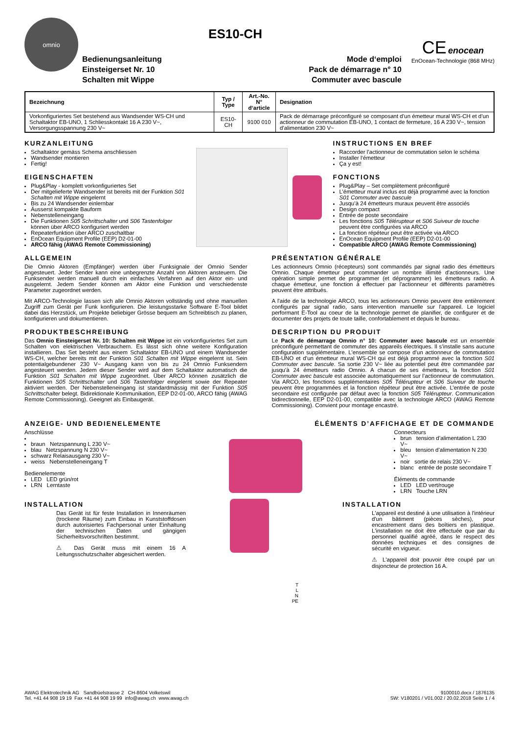omnio
Bedienungsanleitung
Einsteigerset Nr. 10
Schalten mit Wippe
ES10-CH
Mode d‘emploi
Pack de démarrage n° 10
Commuter avec bascule
CE enocean
EnOcean-Technologie (868 MHz)
| Bezeichnung | Typ / Type | Art.-No. N° d‘article | Designation |
| --- | --- | --- | --- |
| Vorkonfiguriertes Set bestehend aus Wandsender WS-CH und Schaltaktor EB-UNO, 1 Schliesskontakt 16 A 230 V~, Versorgungsspannung 230 V~ | ES10-CH | 9100 010 | Pack de démarrage préconfiguré se composant d’un émetteur mural WS-CH et d’un actionneur de commutation EB-UNO, 1 contact de fermeture, 16 A 230 V~, tension d’alimentation 230 V~ |
KURZANLEITUNG
Schaltaktor gemäss Schema anschliessen
Wandsender montieren
Fertig!
EIGENSCHAFTEN
Plug&Play - komplett vorkonfiguriertes Set
Der mitgelieferte Wandsender ist bereits mit der Funktion S01 Schalten mit Wippe eingelernt
Bis zu 24 Wandsender einlernbar
Äusserst kompakte Bauform
Nebenstelleneingang
Die Funktionen S05 Schrittschalter und S06 Tastenfolger können über ARCO konfiguriert werden
Repeaterfunktion über ARCO zuschaltbar
EnOcean Equipment Profile (EEP) D2-01-00
ARCO fähig (AWAG Remote Commissioning)
INSTRUCTIONS EN BREF
Raccorder l’actionneur de commutation selon le schéma
Installer l‘émetteur
Ça y est!
FONCTIONS
Plug&Play – Set complètement préconfiguré
L’émetteur mural inclus est déjà programmé avec la fonction S01 Commuter avec bascule
Jusqu’à 24 émetteurs muraux peuvent être associés
Design compact
Entrée de poste secondaire
Les fonctions S05 Télérupteur et S06 Suiveur de touche peuvent être configurées via ARCO
La fonction répéteur peut être activée via ARCO
EnOcean Equipment Profile (EEP) D2-01-00
Compatible ARCO (AWAG Remote Commissioning)
ALLGEMEIN
Die Omnio Aktoren (Empfänger) werden über Funksignale der Omnio Sender angesteuert. Jeder Sender kann eine unbegrenzte Anzahl von Aktoren ansteuern. Die Funksender werden manuell durch ein einfaches Verfahren auf den Aktor ein- und ausgelernt. Jedem Sender können am Aktor eine Funktion und verschiedenste Parameter zugeordnet werden.
Mit ARCO-Technologie lassen sich alle Omnio Aktoren vollständig und ohne manuellen Zugriff zum Gerät per Funk konfigurieren. Die leistungsstarke Software E-Tool bildet dabei das Herzstück, um Projekte beliebiger Grösse bequem am Schreibtisch zu planen, konfigurieren und dokumentieren.
PRODUKTBESCHREIBUNG
Das Omnio Einsteigerset Nr. 10: Schalten mit Wippe ist ein vorkonfiguriertes Set zum Schalten von elektrischen Verbrauchern. Es lässt sich ohne weitere Konfiguration installieren. Das Set besteht aus einem Schaltaktor EB-UNO und einem Wandsender WS-CH, welcher bereits mit der Funktion S01 Schalten mit Wippe eingelernt ist. Sein potentialgebundener 230 V~ Ausgang kann von bis zu 24 Omnio Funksendern angesteuert werden. Jedem dieser Sender wird auf dem Schaltaktor automatisch die Funktion S01 Schalten mit Wippe zugeordnet. Über ARCO können zusätzlich die Funktionen S05 Schrittschalter und S06 Tastenfolger eingelernt sowie der Repeater aktiviert werden. Der Nebenstelleneingang ist standardmässig mit der Funktion S05 Schrittschalter belegt. Bidirektionale Kommunikation, EEP D2-01-00, ARCO fähig (AWAG Remote Commissioning). Geeignet als Einbaugerät.
PRÉSENTATION GÉNÉRALE
Les actionneurs Omnio (récepteurs) sont commandés par signal radio des émetteurs Omnio. Chaque émetteur peut commander un nombre illimité d’actionneurs. Une opération simple permet de programmer (et déprogrammer) les émetteurs radio. A chaque émetteur, une fonction à effectuer par l'actionneur et différents paramètres peuvent être attribués.
A l'aide de la technologie ARCO, tous les actionneurs Omnio peuvent être entièrement configurés par signal radio, sans intervention manuelle sur l'appareil. Le logiciel performant E-Tool au coeur de la technologie permet de planifier, de configurer et de documenter des projets de toute taille, confortablement et depuis le bureau.
DESCRIPTION DU PRODUIT
Le Pack de démarrage Omnio n° 10: Commuter avec bascule est un ensemble préconfiguré permettant de commuter des appareils électriques. Il s’installe sans aucune configuration supplémentaire. L’ensemble se compose d’un actionneur de commutation EB-UNO et d’un émetteur mural WS-CH qui est déjà programmé avec la fonction S01 Commuter avec bascule. Sa sortie 230 V~ liée au potentiel peut être commandée par jusqu'à 24 émetteurs radio Omnio. A chacun de ses émetteurs, la fonction S01 Commuter avec bascule est associée automatiquement sur l’actionneur de commutation. Via ARCO, les fonctions supplémentaires S05 Télérupteur et S06 Suiveur de touche peuvent être programmées et la fonction répéteur peut être activée. L’entrée de poste secondaire est configurée par défaut avec la fonction S05 Télérupteur. Communication bidirectionnelle, EEP D2-01-00, compatible avec la technologie ARCO (AWAG Remote Commissioning). Convient pour montage encastré.
ANZEIGE- UND BEDIENELEMENTE ÉLÉMENTS D’AFFICHAGE ET DE COMMANDE
Anschlüsse
braun Netzspannung L 230 V~
blau Netzspannung N 230 V~
schwarz Relaisausgang 230 V~
weiss Nebenstelleneingang T
Bedienelemente
LED LED grün/rot
LRN Lerntaste
Connecteurs
brun tension d’alimentation L 230 V~
bleu tension d’alimentation N 230 V~
noir sortie de relais 230 V~
blanc entrée de poste secondaire T
Éléments de commande
LED LED vert/rouge
LRN Touche LRN
INSTALLATION
Das Gerät ist für feste Installation in Innenräumen (trockene Räume) zum Einbau in Kunststoffdosen durch autorisiertes Fachpersonal unter Einhaltung der technischen Daten und gängigen Sicherheitsvorschriften bestimmt.
⚠ Das Gerät muss mit einem 16 A Leitungsschutzschalter abgesichert werden.
T
L
N
PE
INSTALLATION
L'appareil est destiné à une utilisation à l'intérieur d'un bâtiment (pièces sèches), pour encastrement dans des boîtiers en plastique. L'installation ne doit être effectuée que par du personnel qualifié agréé, dans le respect des données techniques et des consignes de sécurité en vigueur.
⚠ L'appareil doit pouvoir être coupé par un disjoncteur de protection 16 A.
AWAG Elektrotechnik AG Sandbüelstrasse 2 CH-8604 Volketswil
Tel. +41 44 908 19 19 Fax +41 44 908 19 99 info@awag.ch www.awag.ch
9100010.docx / 1876135
SW: V180201 / V01.002 / 20.02.2018 Seite 1 / 4